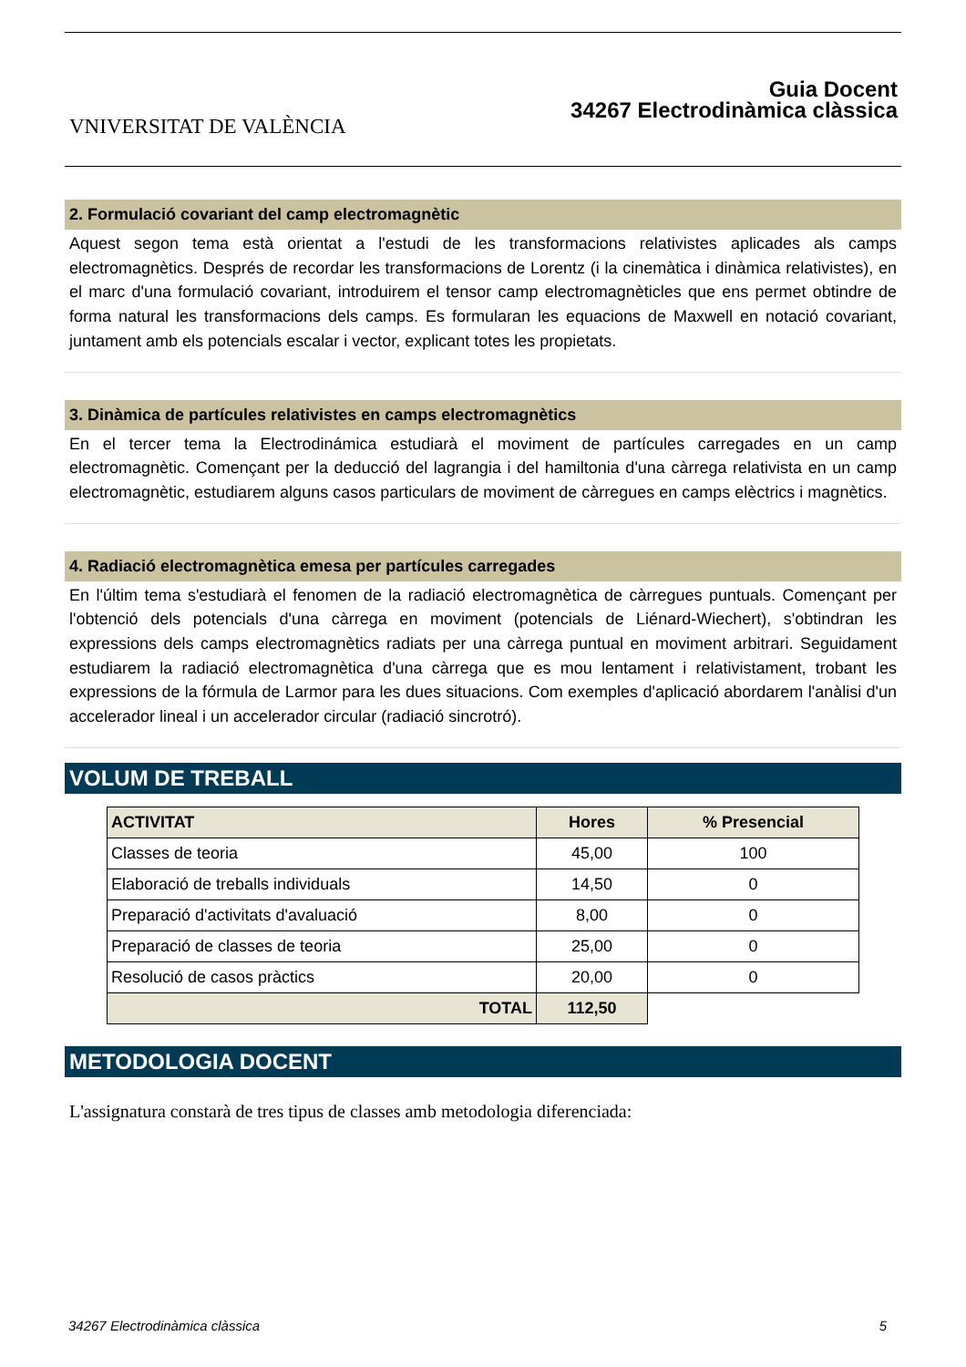VNIVERSITAT DE VALÈNCIA
Guia Docent
34267 Electrodinàmica clàssica
2. Formulació covariant del camp electromagnètic
Aquest segon tema està orientat a l'estudi de les transformacions relativistes aplicades als camps electromagnètics. Després de recordar les transformacions de Lorentz (i la cinemàtica i dinàmica relativistes), en el marc d'una formulació covariant, introduirem el tensor camp electromagnèticles que ens permet obtindre de forma natural les transformacions dels camps. Es formularan les equacions de Maxwell en notació covariant, juntament amb els potencials escalar i vector, explicant totes les propietats.
3. Dinàmica de partícules relativistes en camps electromagnètics
En el tercer tema la Electrodinámica estudiarà el moviment de partícules carregades en un camp electromagnètic. Començant per la deducció del lagrangia i del hamiltonia d'una càrrega relativista en un camp electromagnètic, estudiarem alguns casos particulars de moviment de càrregues en camps elèctrics i magnètics.
4. Radiació electromagnètica emesa per partícules carregades
En l'últim tema s'estudiarà el fenomen de la radiació electromagnètica de càrregues puntuals. Començant per l'obtenció dels potencials d'una càrrega en moviment (potencials de Liénard-Wiechert), s'obtindran les expressions dels camps electromagnètics radiats per una càrrega puntual en moviment arbitrari. Seguidament estudiarem la radiació electromagnètica d'una càrrega que es mou lentament i relativistament, trobant les expressions de la fórmula de Larmor para les dues situacions. Com exemples d'aplicació abordarem l'anàlisi d'un accelerador lineal i un accelerador circular (radiació sincrotró).
VOLUM DE TREBALL
| ACTIVITAT | Hores | % Presencial |
| --- | --- | --- |
| Classes de teoria | 45,00 | 100 |
| Elaboració de treballs individuals | 14,50 | 0 |
| Preparació d'activitats d'avaluació | 8,00 | 0 |
| Preparació de classes de teoria | 25,00 | 0 |
| Resolució de casos pràctics | 20,00 | 0 |
| TOTAL | 112,50 | |
METODOLOGIA DOCENT
L'assignatura constarà de tres tipus de classes amb metodologia diferenciada:
34267 Electrodinàmica clàssica 5